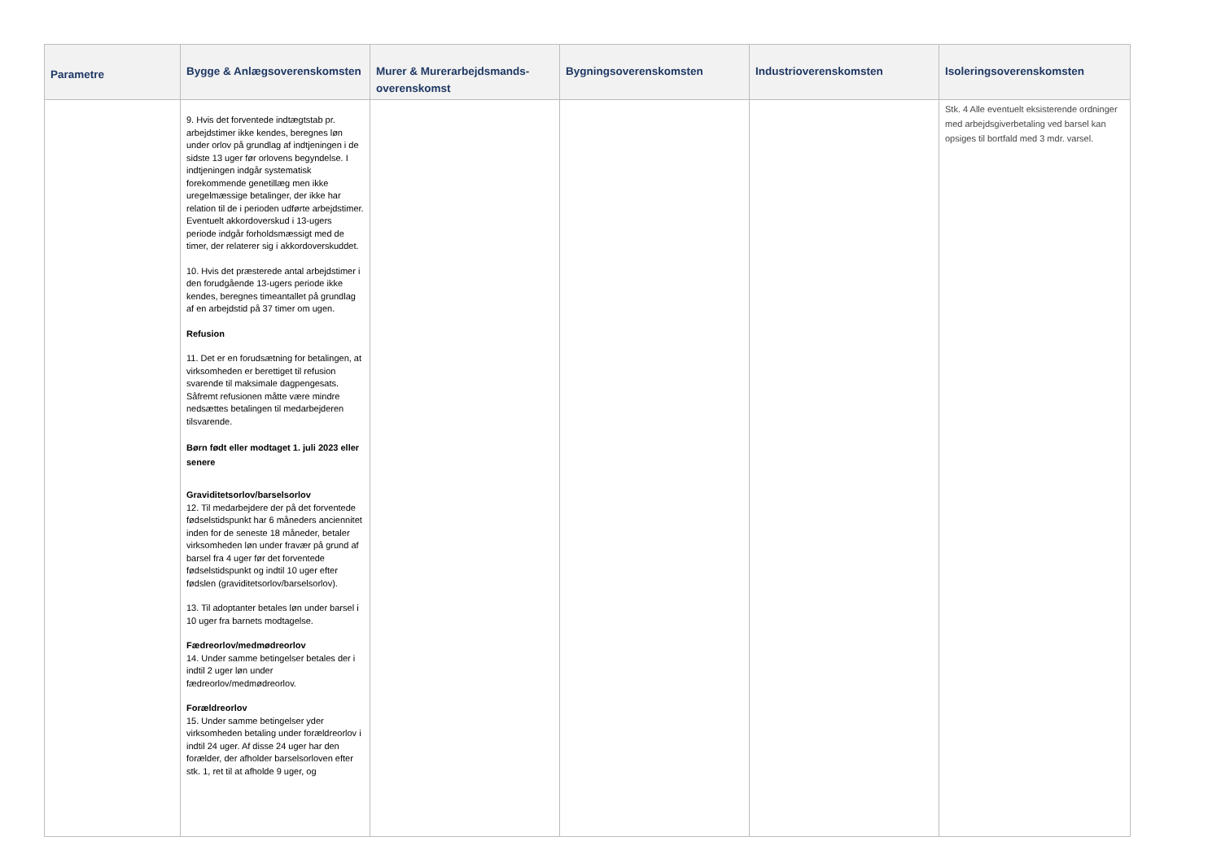| Parametre | Bygge & Anlægsoverenskomsten | Murer & Murerarbejdsmands-overenskomst | Bygningsoverenskomsten | Industrioverenskomsten | Isoleringsoverenskomsten |
| --- | --- | --- | --- | --- | --- |
| | 9. Hvis det forventede indtægtstab pr. arbejdstimer ikke kendes, beregnes løn under orlov på grundlag af indtjeningen i de sidste 13 uger før orlovens begyndelse. I indtjeningen indgår systematisk forekommende genetillæg men ikke uregelmæssige betalinger, der ikke har relation til de i perioden udførte arbejdstimer. Eventuelt akkordoverskud i 13-ugers periode indgår forholdsmæssigt med de timer, der relaterer sig i akkordoverskuddet. 10. Hvis det præsterede antal arbejdstimer i den forudgående 13-ugers periode ikke kendes, beregnes timeantallet på grundlag af en arbejdstid på 37 timer om ugen. Refusion 11. Det er en forudsætning for betalingen, at virksomheden er berettiget til refusion svarende til maksimale dagpengesats. Såfremt refusionen måtte være mindre nedsættes betalingen til medarbejderen tilsvarende. Børn født eller modtaget 1. juli 2023 eller senere Graviditetsorlov/barselsorlov 12. Til medarbejdere der på det forventede fødselstidspunkt har 6 måneders anciennitet inden for de seneste 18 måneder, betaler virksomheden løn under fravær på grund af barsel fra 4 uger før det forventede fødselstidspunkt og indtil 10 uger efter fødslen (graviditetsorlov/barselsorlov). 13. Til adoptanter betales løn under barsel i 10 uger fra barnets modtagelse. Fædreorlov/medmødreorlov 14. Under samme betingelser betales der i indtil 2 uger løn under fædreorlov/medmødreorlov. Forældreorlov 15. Under samme betingelser yder virksomheden betaling under forældreorlov i indtil 24 uger. Af disse 24 uger har den forælder, der afholder barselsorloven efter stk. 1, ret til at afholde 9 uger, og | | | | Stk. 4 Alle eventuelt eksisterende ordninger med arbejdsgiverbetaling ved barsel kan opsiges til bortfald med 3 mdr. varsel. |